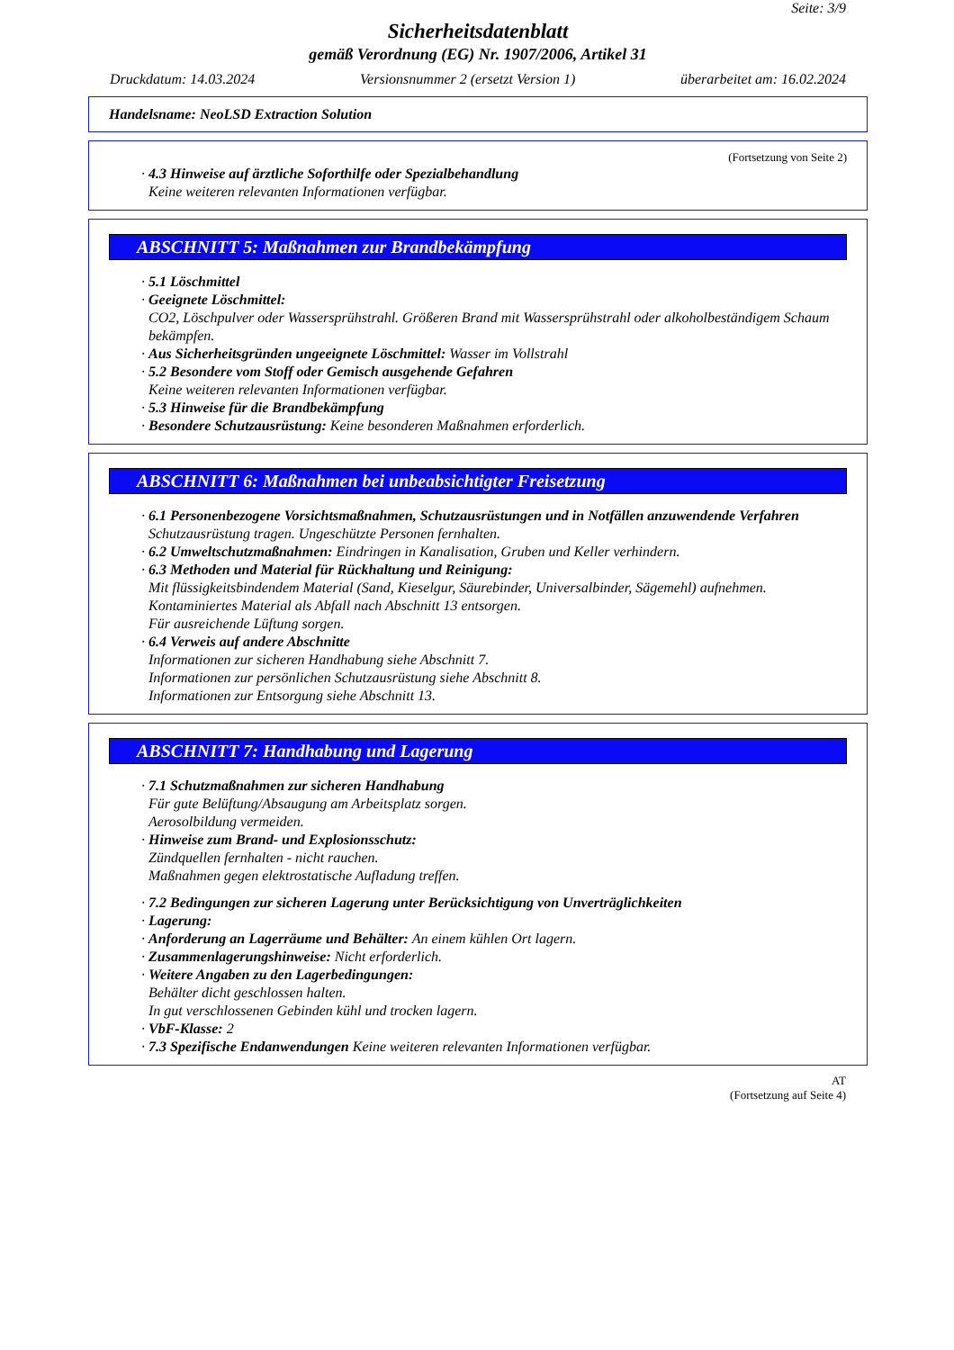Seite: 3/9
Sicherheitsdatenblatt
gemäß Verordnung (EG) Nr. 1907/2006, Artikel 31
Druckdatum: 14.03.2024 Versionsnummer 2 (ersetzt Version 1) überarbeitet am: 16.02.2024
Handelsname: NeoLSD Extraction Solution
(Fortsetzung von Seite 2)
· 4.3 Hinweise auf ärztliche Soforthilfe oder Spezialbehandlung
Keine weiteren relevanten Informationen verfügbar.
ABSCHNITT 5: Maßnahmen zur Brandbekämpfung
· 5.1 Löschmittel
· Geeignete Löschmittel:
CO2, Löschpulver oder Wassersprühstrahl. Größeren Brand mit Wassersprühstrahl oder alkoholbeständigem Schaum bekämpfen.
· Aus Sicherheitsgründen ungeeignete Löschmittel: Wasser im Vollstrahl
· 5.2 Besondere vom Stoff oder Gemisch ausgehende Gefahren
Keine weiteren relevanten Informationen verfügbar.
· 5.3 Hinweise für die Brandbekämpfung
· Besondere Schutzausrüstung: Keine besonderen Maßnahmen erforderlich.
ABSCHNITT 6: Maßnahmen bei unbeabsichtigter Freisetzung
· 6.1 Personenbezogene Vorsichtsmaßnahmen, Schutzausrüstungen und in Notfällen anzuwendende Verfahren
Schutzausrüstung tragen. Ungeschützte Personen fernhalten.
· 6.2 Umweltschutzmaßnahmen: Eindringen in Kanalisation, Gruben und Keller verhindern.
· 6.3 Methoden und Material für Rückhaltung und Reinigung:
Mit flüssigkeitsbindendem Material (Sand, Kieselgur, Säurebinder, Universalbinder, Sägemehl) aufnehmen.
Kontaminiertes Material als Abfall nach Abschnitt 13 entsorgen.
Für ausreichende Lüftung sorgen.
· 6.4 Verweis auf andere Abschnitte
Informationen zur sicheren Handhabung siehe Abschnitt 7.
Informationen zur persönlichen Schutzausrüstung siehe Abschnitt 8.
Informationen zur Entsorgung siehe Abschnitt 13.
ABSCHNITT 7: Handhabung und Lagerung
· 7.1 Schutzmaßnahmen zur sicheren Handhabung
Für gute Belüftung/Absaugung am Arbeitsplatz sorgen.
Aerosolbildung vermeiden.
· Hinweise zum Brand- und Explosionsschutz:
Zündquellen fernhalten - nicht rauchen.
Maßnahmen gegen elektrostatische Aufladung treffen.
· 7.2 Bedingungen zur sicheren Lagerung unter Berücksichtigung von Unverträglichkeiten
· Lagerung:
· Anforderung an Lagerräume und Behälter: An einem kühlen Ort lagern.
· Zusammenlagerungshinweise: Nicht erforderlich.
· Weitere Angaben zu den Lagerbedingungen:
Behälter dicht geschlossen halten.
In gut verschlossenen Gebinden kühl und trocken lagern.
· VbF-Klasse: 2
· 7.3 Spezifische Endanwendungen Keine weiteren relevanten Informationen verfügbar.
AT
(Fortsetzung auf Seite 4)